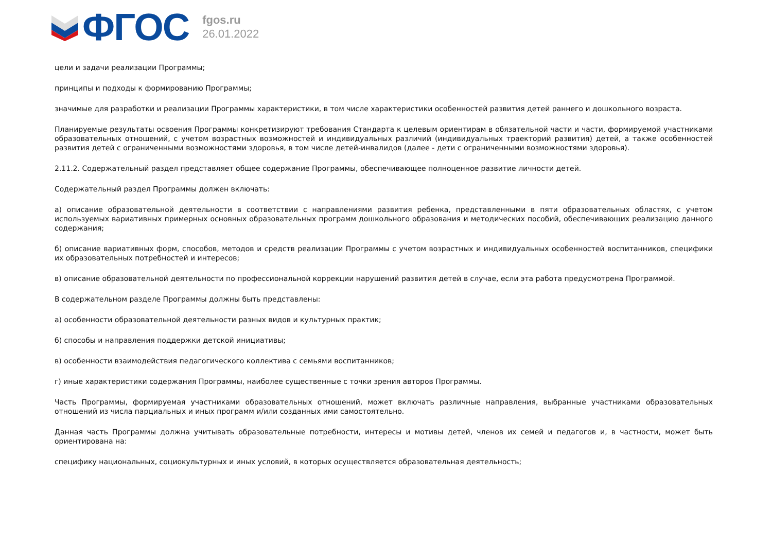ФГОС
fgos.ru
26.01.2022
цели и задачи реализации Программы;
принципы и подходы к формированию Программы;
значимые для разработки и реализации Программы характеристики, в том числе характеристики особенностей развития детей раннего и дошкольного возраста.
Планируемые результаты освоения Программы конкретизируют требования Стандарта к целевым ориентирам в обязательной части и части, формируемой участниками образовательных отношений, с учетом возрастных возможностей и индивидуальных различий (индивидуальных траекторий развития) детей, а также особенностей развития детей с ограниченными возможностями здоровья, в том числе детей-инвалидов (далее - дети с ограниченными возможностями здоровья).
2.11.2. Содержательный раздел представляет общее содержание Программы, обеспечивающее полноценное развитие личности детей.
Содержательный раздел Программы должен включать:
а) описание образовательной деятельности в соответствии с направлениями развития ребенка, представленными в пяти образовательных областях, с учетом используемых вариативных примерных основных образовательных программ дошкольного образования и методических пособий, обеспечивающих реализацию данного содержания;
б) описание вариативных форм, способов, методов и средств реализации Программы с учетом возрастных и индивидуальных особенностей воспитанников, специфики их образовательных потребностей и интересов;
в) описание образовательной деятельности по профессиональной коррекции нарушений развития детей в случае, если эта работа предусмотрена Программой.
В содержательном разделе Программы должны быть представлены:
а) особенности образовательной деятельности разных видов и культурных практик;
б) способы и направления поддержки детской инициативы;
в) особенности взаимодействия педагогического коллектива с семьями воспитанников;
г) иные характеристики содержания Программы, наиболее существенные с точки зрения авторов Программы.
Часть Программы, формируемая участниками образовательных отношений, может включать различные направления, выбранные участниками образовательных отношений из числа парциальных и иных программ и/или созданных ими самостоятельно.
Данная часть Программы должна учитывать образовательные потребности, интересы и мотивы детей, членов их семей и педагогов и, в частности, может быть ориентирована на:
специфику национальных, социокультурных и иных условий, в которых осуществляется образовательная деятельность;